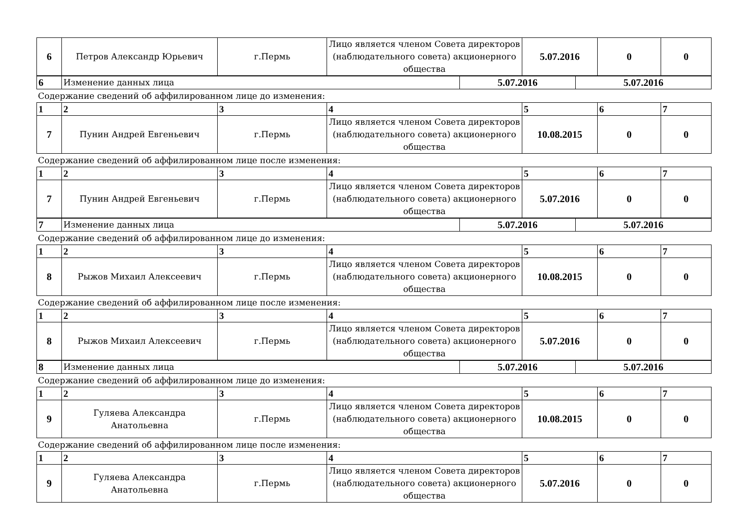| 6 | Петров Александр Юрьевич | г.Пермь | Лицо является членом Совета директоров (наблюдательного совета) акционерного общества | 5.07.2016 | 0 | 0 |
| 6 | Изменение данных лица | 5.07.2016 | 5.07.2016 |
Содержание сведений об аффилированном лице до изменения:
| 1 | 2 | 3 | 4 | 5 | 6 | 7 |
| 7 | Пунин Андрей Евгеньевич | г.Пермь | Лицо является членом Совета директоров (наблюдательного совета) акционерного общества | 10.08.2015 | 0 | 0 |
Содержание сведений об аффилированном лице после изменения:
| 1 | 2 | 3 | 4 | 5 | 6 | 7 |
| 7 | Пунин Андрей Евгеньевич | г.Пермь | Лицо является членом Совета директоров (наблюдательного совета) акционерного общества | 5.07.2016 | 0 | 0 |
| 7 | Изменение данных лица | 5.07.2016 | 5.07.2016 |
Содержание сведений об аффилированном лице до изменения:
| 1 | 2 | 3 | 4 | 5 | 6 | 7 |
| 8 | Рыжов Михаил Алексеевич | г.Пермь | Лицо является членом Совета директоров (наблюдательного совета) акционерного общества | 10.08.2015 | 0 | 0 |
Содержание сведений об аффилированном лице после изменения:
| 1 | 2 | 3 | 4 | 5 | 6 | 7 |
| 8 | Рыжов Михаил Алексеевич | г.Пермь | Лицо является членом Совета директоров (наблюдательного совета) акционерного общества | 5.07.2016 | 0 | 0 |
| 8 | Изменение данных лица | 5.07.2016 | 5.07.2016 |
Содержание сведений об аффилированном лице до изменения:
| 1 | 2 | 3 | 4 | 5 | 6 | 7 |
| 9 | Гуляева Александра Анатольевна | г.Пермь | Лицо является членом Совета директоров (наблюдательного совета) акционерного общества | 10.08.2015 | 0 | 0 |
Содержание сведений об аффилированном лице после изменения:
| 1 | 2 | 3 | 4 | 5 | 6 | 7 |
| 9 | Гуляева Александра Анатольевна | г.Пермь | Лицо является членом Совета директоров (наблюдательного совета) акционерного общества | 5.07.2016 | 0 | 0 |